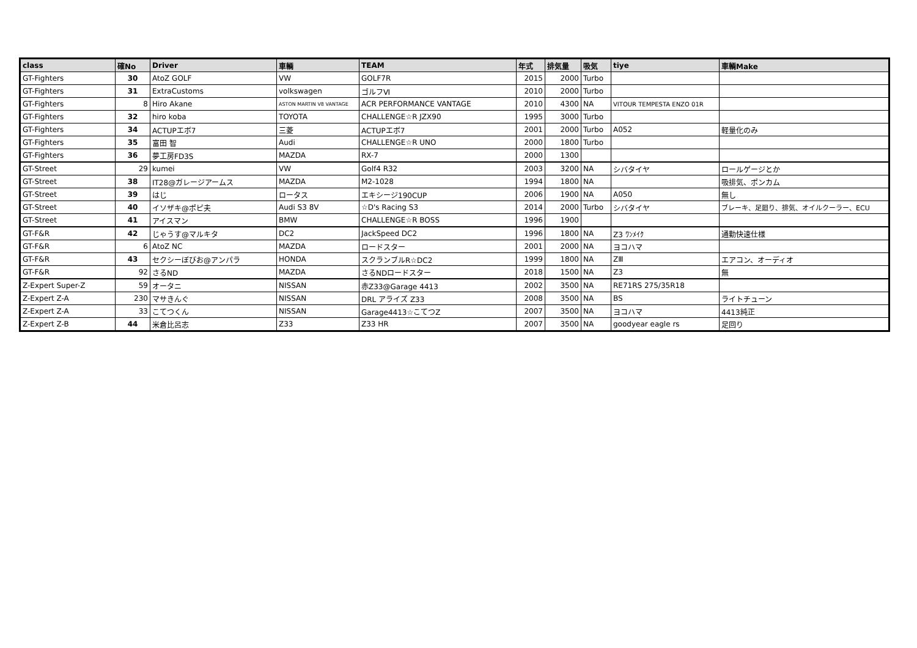| class | 確No | Driver | 車輌 | TEAM | 年式 | 排気量 | 吸気 | tiye | 車輌Make |
| --- | --- | --- | --- | --- | --- | --- | --- | --- | --- |
| GT-Fighters | 30 | AtoZ GOLF | VW | GOLF7R | 2015 | 2000 | Turbo | | |
| GT-Fighters | 31 | ExtraCustoms | volkswagen | ゴルフⅥ | 2010 | 2000 | Turbo | | |
| GT-Fighters | 8 | Hiro Akane | ASTON MARTIN V8 VANTAGE | ACR PERFORMANCE VANTAGE | 2010 | 4300 | NA | VITOUR TEMPESTA ENZO 01R | |
| GT-Fighters | 32 | hiro koba | TOYOTA | CHALLENGE☆R JZX90 | 1995 | 3000 | Turbo | | |
| GT-Fighters | 34 | ACTUPエボ7 | 三菱 | ACTUPエボ7 | 2001 | 2000 | Turbo | A052 | 軽量化のみ |
| GT-Fighters | 35 | 富田 智 | Audi | CHALLENGE☆R UNO | 2000 | 1800 | Turbo | | |
| GT-Fighters | 36 | 夢工房FD3S | MAZDA | RX-7 | 2000 | 1300 | | | |
| GT-Street | 29 | kumei | VW | Golf4 R32 | 2003 | 3200 | NA | シバタイヤ | ロールゲージとか |
| GT-Street | 38 | IT28@ガレージアームス | MAZDA | M2-1028 | 1994 | 1800 | NA | | 吸排気、ポンカム |
| GT-Street | 39 | はじ | ロータス | エキシージ190CUP | 2006 | 1900 | NA | A050 | 無し |
| GT-Street | 40 | イソザキ@ポピ夫 | Audi S3 8V | ☆D's Racing S3 | 2014 | 2000 | Turbo | シバタイヤ | ブレーキ、足廻り、排気、オイルクーラー、ECU |
| GT-Street | 41 | アイスマン | BMW | CHALLENGE☆R BOSS | 1996 | 1900 | | | |
| GT-F&R | 42 | じゃうす@マルキタ | DC2 | JackSpeed DC2 | 1996 | 1800 | NA | Z3 ﾜﾝﾒｲｸ | 通勤快速仕様 |
| GT-F&R | 6 | AtoZ NC | MAZDA | ロードスター | 2001 | 2000 | NA | ヨコハマ | |
| GT-F&R | 43 | セクシーぼびお@アンパラ | HONDA | スクランブルR☆DC2 | 1999 | 1800 | NA | ZⅢ | エアコン、オーディオ |
| GT-F&R | 92 | さるND | MAZDA | さるNDロードスター | 2018 | 1500 | NA | Z3 | 無 |
| Z-Expert Super-Z | 59 | オータニ | NISSAN | 赤Z33@Garage 4413 | 2002 | 3500 | NA | RE71RS 275/35R18 | |
| Z-Expert Z-A | 230 | マサきんぐ | NISSAN | DRL アライズ Z33 | 2008 | 3500 | NA | BS | ライトチューン |
| Z-Expert Z-A | 33 | こてつくん | NISSAN | Garage4413☆こてつZ | 2007 | 3500 | NA | ヨコハマ | 4413純正 |
| Z-Expert Z-B | 44 | 米倉比呂志 | Z33 | Z33 HR | 2007 | 3500 | NA | goodyear eagle rs | 足回り |